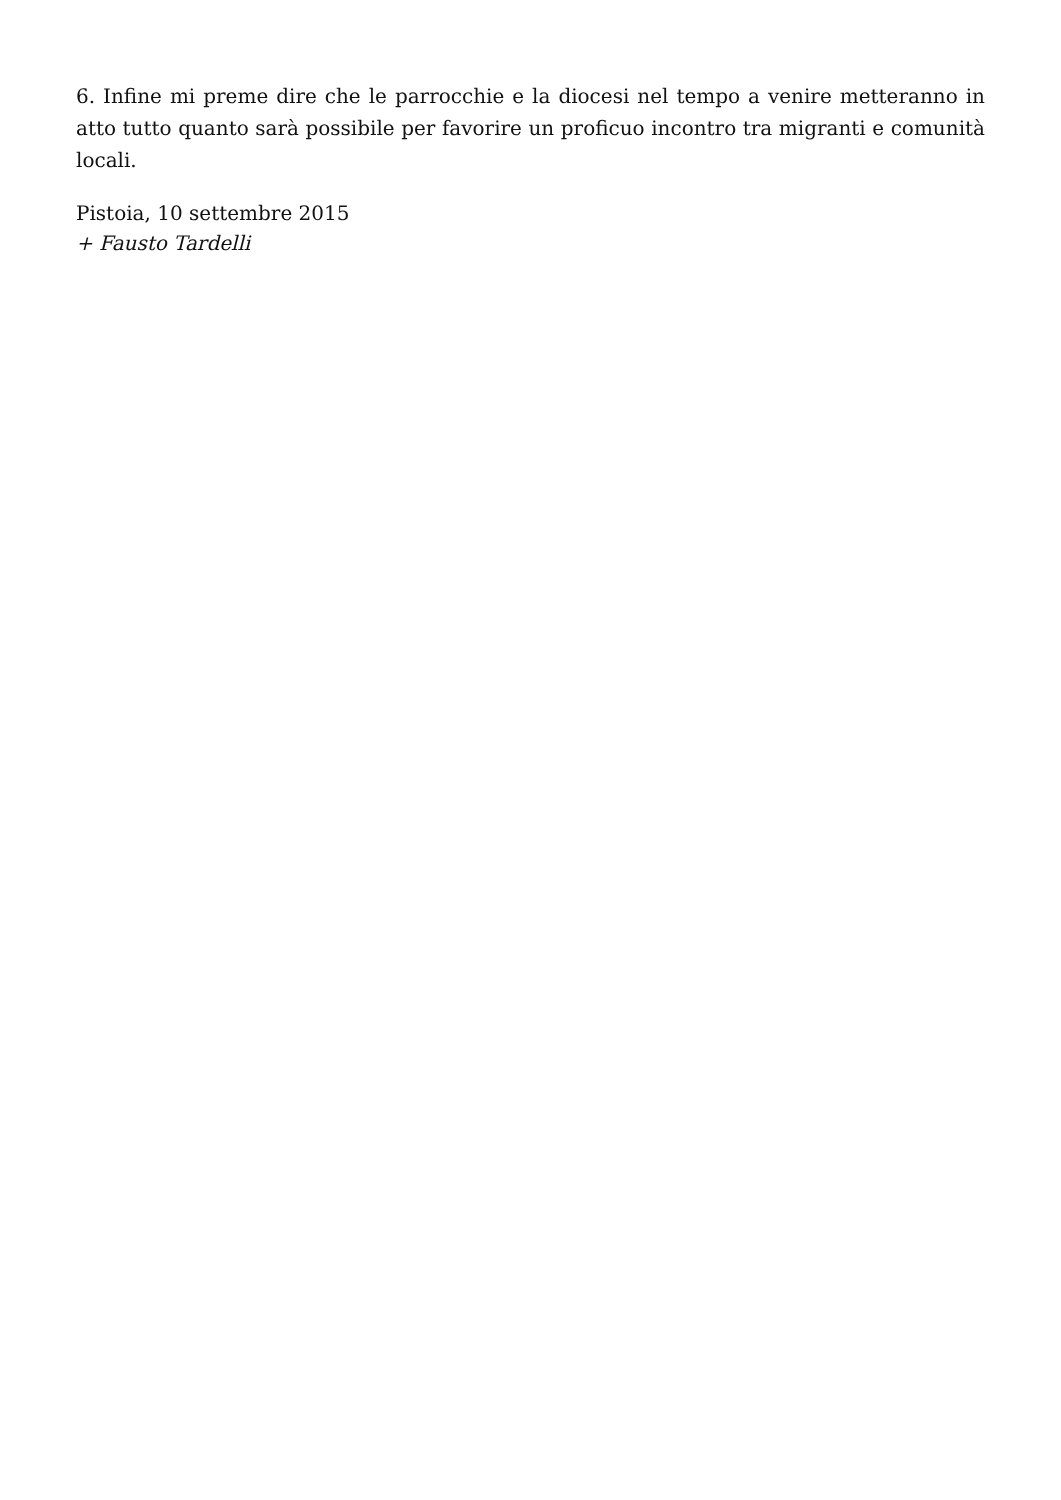6. Infine mi preme dire che le parrocchie e la diocesi nel tempo a venire metteranno in atto tutto quanto sarà possibile per favorire un proficuo incontro tra migranti e comunità locali.
Pistoia, 10 settembre 2015
+ Fausto Tardelli